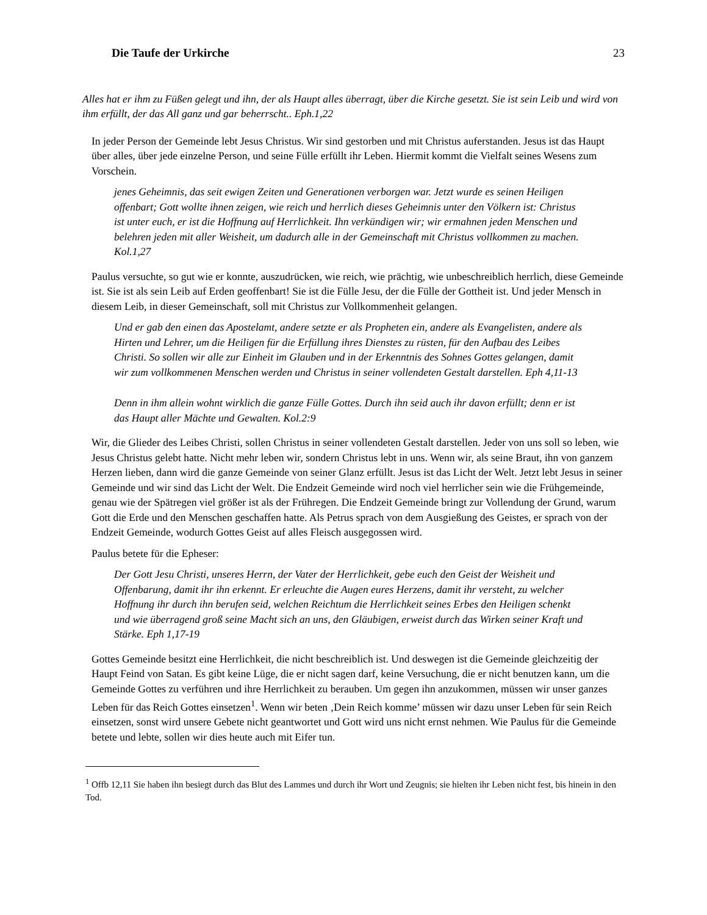Die Taufe der Urkirche 23
Alles hat er ihm zu Füßen gelegt und ihn, der als Haupt alles überragt, über die Kirche gesetzt. Sie ist sein Leib und wird von ihm erfüllt, der das All ganz und gar beherrscht.. Eph.1,22
In jeder Person der Gemeinde lebt Jesus Christus. Wir sind gestorben und mit Christus auferstanden. Jesus ist das Haupt über alles, über jede einzelne Person, und seine Fülle erfüllt ihr Leben. Hiermit kommt die Vielfalt seines Wesens zum Vorschein.
jenes Geheimnis, das seit ewigen Zeiten und Generationen verborgen war. Jetzt wurde es seinen Heiligen offenbart; Gott wollte ihnen zeigen, wie reich und herrlich dieses Geheimnis unter den Völkern ist: Christus ist unter euch, er ist die Hoffnung auf Herrlichkeit. Ihn verkündigen wir; wir ermahnen jeden Menschen und belehren jeden mit aller Weisheit, um dadurch alle in der Gemeinschaft mit Christus vollkommen zu machen. Kol.1,27
Paulus versuchte, so gut wie er konnte, auszudrücken, wie reich, wie prächtig, wie unbeschreiblich herrlich, diese Gemeinde ist. Sie ist als sein Leib auf Erden geoffenbart! Sie ist die Fülle Jesu, der die Fülle der Gottheit ist. Und jeder Mensch in diesem Leib, in dieser Gemeinschaft, soll mit Christus zur Vollkommenheit gelangen.
Und er gab den einen das Apostelamt, andere setzte er als Propheten ein, andere als Evangelisten, andere als Hirten und Lehrer, um die Heiligen für die Erfüllung ihres Dienstes zu rüsten, für den Aufbau des Leibes Christi. So sollen wir alle zur Einheit im Glauben und in der Erkenntnis des Sohnes Gottes gelangen, damit wir zum vollkommenen Menschen werden und Christus in seiner vollendeten Gestalt darstellen. Eph 4,11-13
Denn in ihm allein wohnt wirklich die ganze Fülle Gottes. Durch ihn seid auch ihr davon erfüllt; denn er ist das Haupt aller Mächte und Gewalten. Kol.2:9
Wir, die Glieder des Leibes Christi, sollen Christus in seiner vollendeten Gestalt darstellen. Jeder von uns soll so leben, wie Jesus Christus gelebt hatte. Nicht mehr leben wir, sondern Christus lebt in uns. Wenn wir, als seine Braut, ihn von ganzem Herzen lieben, dann wird die ganze Gemeinde von seiner Glanz erfüllt. Jesus ist das Licht der Welt. Jetzt lebt Jesus in seiner Gemeinde und wir sind das Licht der Welt. Die Endzeit Gemeinde wird noch viel herrlicher sein wie die Frühgemeinde, genau wie der Spätregen viel größer ist als der Frühregen. Die Endzeit Gemeinde bringt zur Vollendung der Grund, warum Gott die Erde und den Menschen geschaffen hatte. Als Petrus sprach von dem Ausgießung des Geistes, er sprach von der Endzeit Gemeinde, wodurch Gottes Geist auf alles Fleisch ausgegossen wird.
Paulus betete für die Epheser:
Der Gott Jesu Christi, unseres Herrn, der Vater der Herrlichkeit, gebe euch den Geist der Weisheit und Offenbarung, damit ihr ihn erkennt. Er erleuchte die Augen eures Herzens, damit ihr versteht, zu welcher Hoffnung ihr durch ihn berufen seid, welchen Reichtum die Herrlichkeit seines Erbes den Heiligen schenkt und wie überragend groß seine Macht sich an uns, den Gläubigen, erweist durch das Wirken seiner Kraft und Stärke. Eph 1,17-19
Gottes Gemeinde besitzt eine Herrlichkeit, die nicht beschreiblich ist. Und deswegen ist die Gemeinde gleichzeitig der Haupt Feind von Satan. Es gibt keine Lüge, die er nicht sagen darf, keine Versuchung, die er nicht benutzen kann, um die Gemeinde Gottes zu verführen und ihre Herrlichkeit zu berauben. Um gegen ihn anzukommen, müssen wir unser ganzes Leben für das Reich Gottes einsetzen<sup>1</sup>. Wenn wir beten ‚Dein Reich komme’ müssen wir dazu unser Leben für sein Reich einsetzen, sonst wird unsere Gebete nicht geantwortet und Gott wird uns nicht ernst nehmen. Wie Paulus für die Gemeinde betete und lebte, sollen wir dies heute auch mit Eifer tun.
<sup>1</sup> Offb 12,11 Sie haben ihn besiegt durch das Blut des Lammes und durch ihr Wort und Zeugnis; sie hielten ihr Leben nicht fest, bis hinein in den Tod.